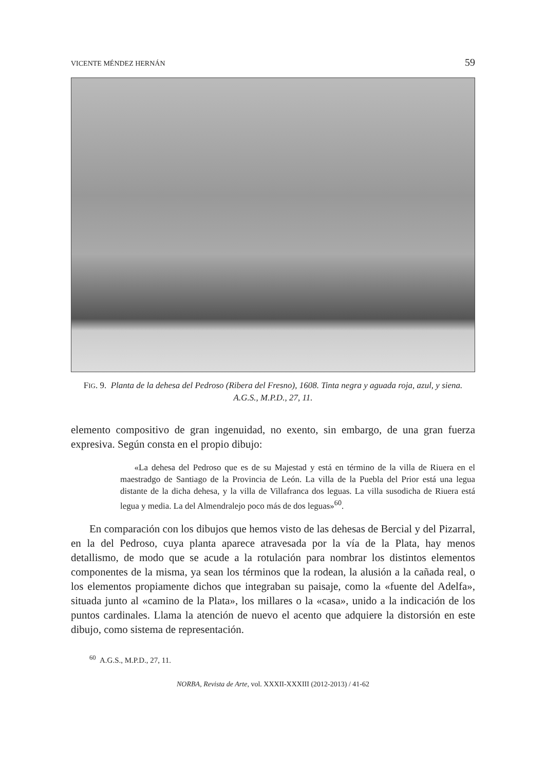VICENTE MÉNDEZ HERNÁN 59
FIG. 9. Planta de la dehesa del Pedroso (Ribera del Fresno), 1608. Tinta negra y aguada roja, azul, y siena. A.G.S., M.P.D., 27, 11.
elemento compositivo de gran ingenuidad, no exento, sin embargo, de una gran fuerza expresiva. Según consta en el propio dibujo:
«La dehesa del Pedroso que es de su Majestad y está en término de la villa de Riuera en el maestradgo de Santiago de la Provincia de León. La villa de la Puebla del Prior está una legua distante de la dicha dehesa, y la villa de Villafranca dos leguas. La villa susodicha de Riuera está legua y media. La del Almendralejo poco más de dos leguas»<sup>60</sup>.
En comparación con los dibujos que hemos visto de las dehesas de Bercial y del Pizarral, en la del Pedroso, cuya planta aparece atravesada por la vía de la Plata, hay menos detallismo, de modo que se acude a la rotulación para nombrar los distintos elementos componentes de la misma, ya sean los términos que la rodean, la alusión a la cañada real, o los elementos propiamente dichos que integraban su paisaje, como la «fuente del Adelfa», situada junto al «camino de la Plata», los millares o la «casa», unido a la indicación de los puntos cardinales. Llama la atención de nuevo el acento que adquiere la distorsión en este dibujo, como sistema de representación.
<sup>60</sup> A.G.S., M.P.D., 27, 11.
NORBA, Revista de Arte, vol. XXXII-XXXIII (2012-2013) / 41-62